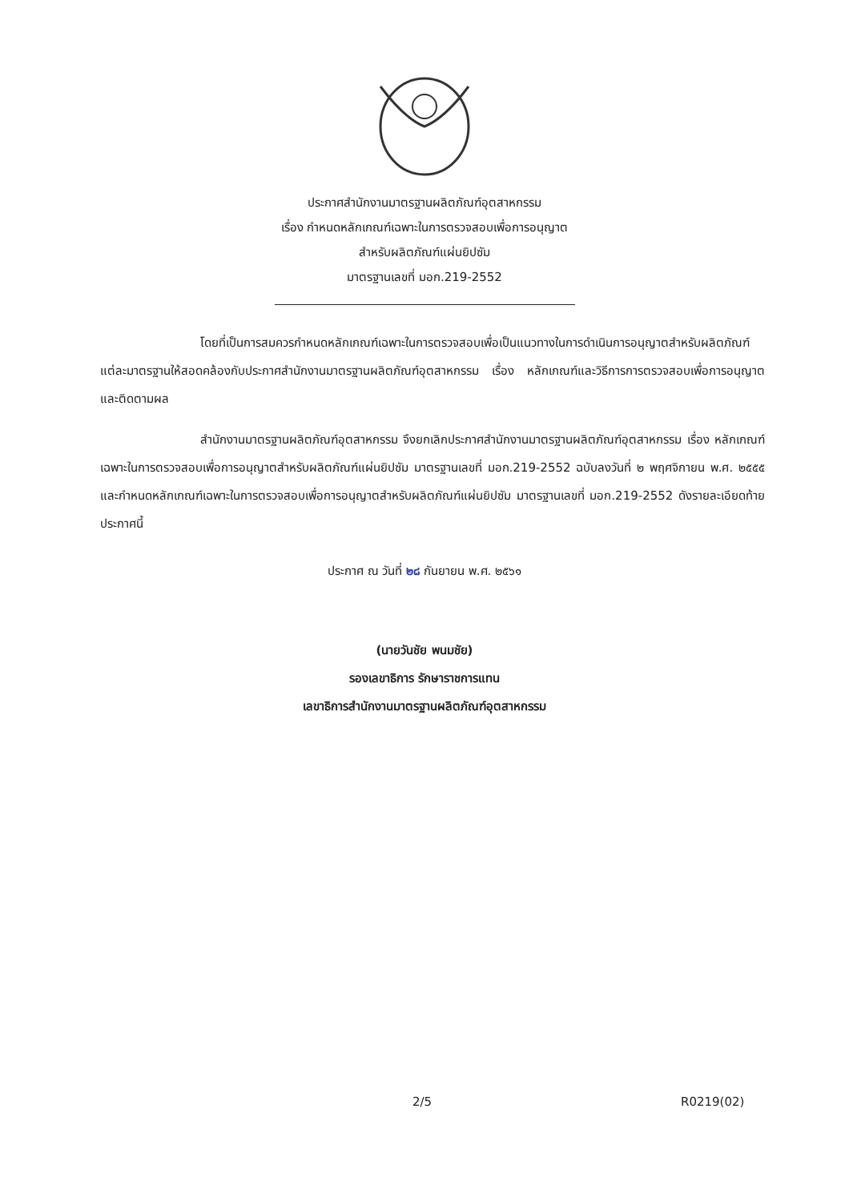ประกาศสำนักงานมาตรฐานผลิตภัณฑ์อุตสาหกรรม
เรื่อง กำหนดหลักเกณฑ์เฉพาะในการตรวจสอบเพื่อการอนุญาต
สำหรับผลิตภัณฑ์แผ่นยิปซัม
มาตรฐานเลขที่ มอก.219-2552
โดยที่เป็นการสมควรกำหนดหลักเกณฑ์เฉพาะในการตรวจสอบเพื่อเป็นแนวทางในการดำเนินการอนุญาตสำหรับผลิตภัณฑ์แต่ละมาตรฐานให้สอดคล้องกับประกาศสำนักงานมาตรฐานผลิตภัณฑ์อุตสาหกรรม เรื่อง หลักเกณฑ์และวิธีการการตรวจสอบเพื่อการอนุญาตและติดตามผล
สำนักงานมาตรฐานผลิตภัณฑ์อุตสาหกรรม จึงยกเลิกประกาศสำนักงานมาตรฐานผลิตภัณฑ์อุตสาหกรรม เรื่อง หลักเกณฑ์เฉพาะในการตรวจสอบเพื่อการอนุญาตสำหรับผลิตภัณฑ์แผ่นยิปซัม มาตรฐานเลขที่ มอก.219-2552 ฉบับลงวันที่ ๒ พฤศจิกายน พ.ศ. ๒๕๕๕ และกำหนดหลักเกณฑ์เฉพาะในการตรวจสอบเพื่อการอนุญาตสำหรับผลิตภัณฑ์แผ่นยิปซัม มาตรฐานเลขที่ มอก.219-2552 ดังรายละเอียดท้ายประกาศนี้
ประกาศ ณ วันที่ ๒๘ กันยายน พ.ศ. ๒๕๖๑
(นายวันชัย พนมชัย)
รองเลขาธิการ รักษาราชการแทน
เลขาธิการสำนักงานมาตรฐานผลิตภัณฑ์อุตสาหกรรม
2/5 R0219(02)